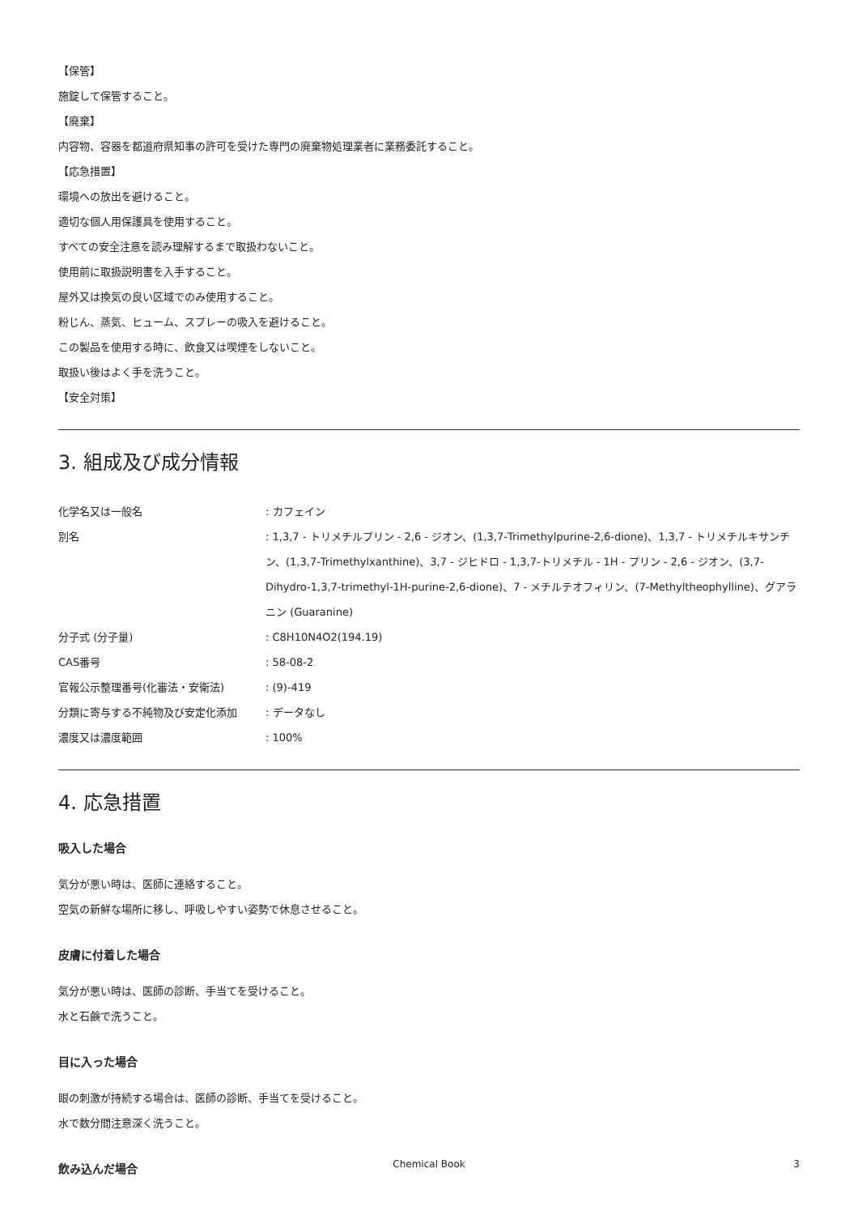【保管】
施錠して保管すること。
【廃棄】
内容物、容器を都道府県知事の許可を受けた専門の廃棄物処理業者に業務委託すること。
【応急措置】
環境への放出を避けること。
適切な個人用保護具を使用すること。
すべての安全注意を読み理解するまで取扱わないこと。
使用前に取扱説明書を入手すること。
屋外又は換気の良い区域でのみ使用すること。
粉じん、蒸気、ヒューム、スプレーの吸入を避けること。
この製品を使用する時に、飲食又は喫煙をしないこと。
取扱い後はよく手を洗うこと。
【安全対策】
3. 組成及び成分情報
| 化学名又は一般名 | : カフェイン |
| 別名 | : 1,3,7 - トリメチルプリン - 2,6 - ジオン、(1,3,7-Trimethylpurine-2,6-dione)、1,3,7 - トリメチルキサンチン、(1,3,7-Trimethylxanthine)、3,7 - ジヒドロ - 1,3,7-トリメチル - 1H - プリン - 2,6 - ジオン、(3,7-Dihydro-1,3,7-trimethyl-1H-purine-2,6-dione)、7 - メチルテオフィリン、(7-Methyltheophylline)、グアラニン (Guaranine) |
| 分子式 (分子量) | : C8H10N4O2(194.19) |
| CAS番号 | : 58-08-2 |
| 官報公示整理番号(化審法・安衛法) | : (9)-419 |
| 分類に寄与する不純物及び安定化添加 | : データなし |
| 濃度又は濃度範囲 | : 100% |
4. 応急措置
吸入した場合
気分が悪い時は、医師に連絡すること。
空気の新鮮な場所に移し、呼吸しやすい姿勢で休息させること。
皮膚に付着した場合
気分が悪い時は、医師の診断、手当てを受けること。
水と石鹸で洗うこと。
目に入った場合
眼の刺激が持続する場合は、医師の診断、手当てを受けること。
水で数分間注意深く洗うこと。
飲み込んだ場合
Chemical Book 3